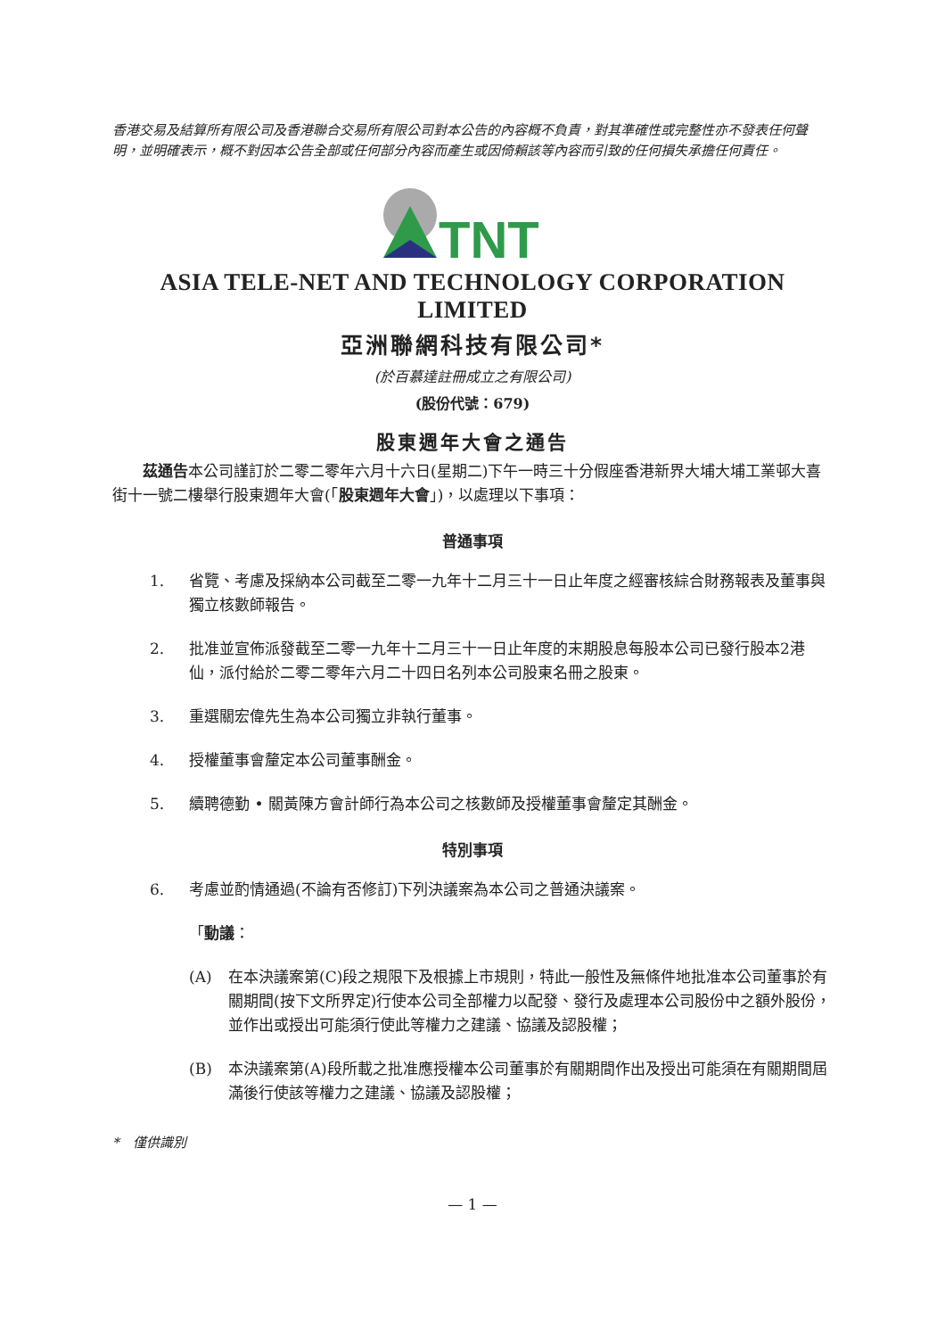香港交易及結算所有限公司及香港聯合交易所有限公司對本公告的內容概不負責，對其準確性或完整性亦不發表任何聲明，並明確表示，概不對因本公告全部或任何部分內容而產生或因倚賴該等內容而引致的任何損失承擔任何責任。
TNT
ASIA TELE-NET AND TECHNOLOGY CORPORATION LIMITED
亞洲聯網科技有限公司*
(於百慕達註冊成立之有限公司)
(股份代號：679)
股東週年大會之通告
　　茲通告本公司謹訂於二零二零年六月十六日(星期二)下午一時三十分假座香港新界大埔大埔工業邨大喜街十一號二樓舉行股東週年大會(「股東週年大會」)，以處理以下事項：
普通事項
1. 省覽、考慮及採納本公司截至二零一九年十二月三十一日止年度之經審核綜合財務報表及董事與獨立核數師報告。
2. 批准並宣佈派發截至二零一九年十二月三十一日止年度的末期股息每股本公司已發行股本2港仙，派付給於二零二零年六月二十四日名列本公司股東名冊之股東。
3. 重選關宏偉先生為本公司獨立非執行董事。
4. 授權董事會釐定本公司董事酬金。
5. 續聘德勤 • 關黃陳方會計師行為本公司之核數師及授權董事會釐定其酬金。
特別事項
6. 考慮並酌情通過(不論有否修訂)下列決議案為本公司之普通決議案。
「動議：
(A) 在本決議案第(C)段之規限下及根據上市規則，特此一般性及無條件地批准本公司董事於有關期間(按下文所界定)行使本公司全部權力以配發、發行及處理本公司股份中之額外股份，並作出或授出可能須行使此等權力之建議、協議及認股權；
(B) 本決議案第(A)段所載之批准應授權本公司董事於有關期間作出及授出可能須在有關期間屆滿後行使該等權力之建議、協議及認股權；
*　僅供識別
— 1 —